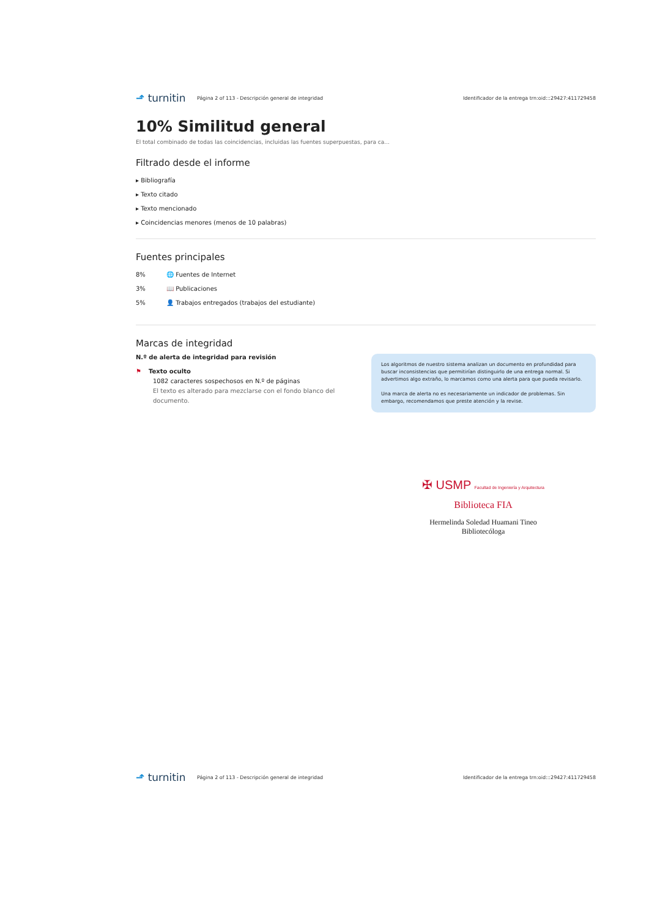⬏ turnitin
Página 2 of 113 - Descripción general de integridad
Identificador de la entrega trn:oid:::29427:411729458
10% Similitud general
El total combinado de todas las coincidencias, incluidas las fuentes superpuestas, para ca...
Filtrado desde el informe
▸ Bibliografía
▸ Texto citado
▸ Texto mencionado
▸ Coincidencias menores (menos de 10 palabras)
Fuentes principales
8% 🌐 Fuentes de Internet
3% 📖 Publicaciones
5% 👤 Trabajos entregados (trabajos del estudiante)
Marcas de integridad
N.º de alerta de integridad para revisión
⚑ Texto oculto
1082 caracteres sospechosos en N.º de páginas
El texto es alterado para mezclarse con el fondo blanco del documento.
Los algoritmos de nuestro sistema analizan un documento en profundidad para buscar inconsistencias que permitirían distinguirlo de una entrega normal. Si advertimos algo extraño, lo marcamos como una alerta para que pueda revisarlo.
Una marca de alerta no es necesariamente un indicador de problemas. Sin embargo, recomendamos que preste atención y la revise.
✠ USMP Facultad de Ingeniería y Arquitectura
Biblioteca FIA
Hermelinda Soledad Huamani Tineo
Bibliotecóloga
⬏ turnitin
Página 2 of 113 - Descripción general de integridad
Identificador de la entrega trn:oid:::29427:411729458